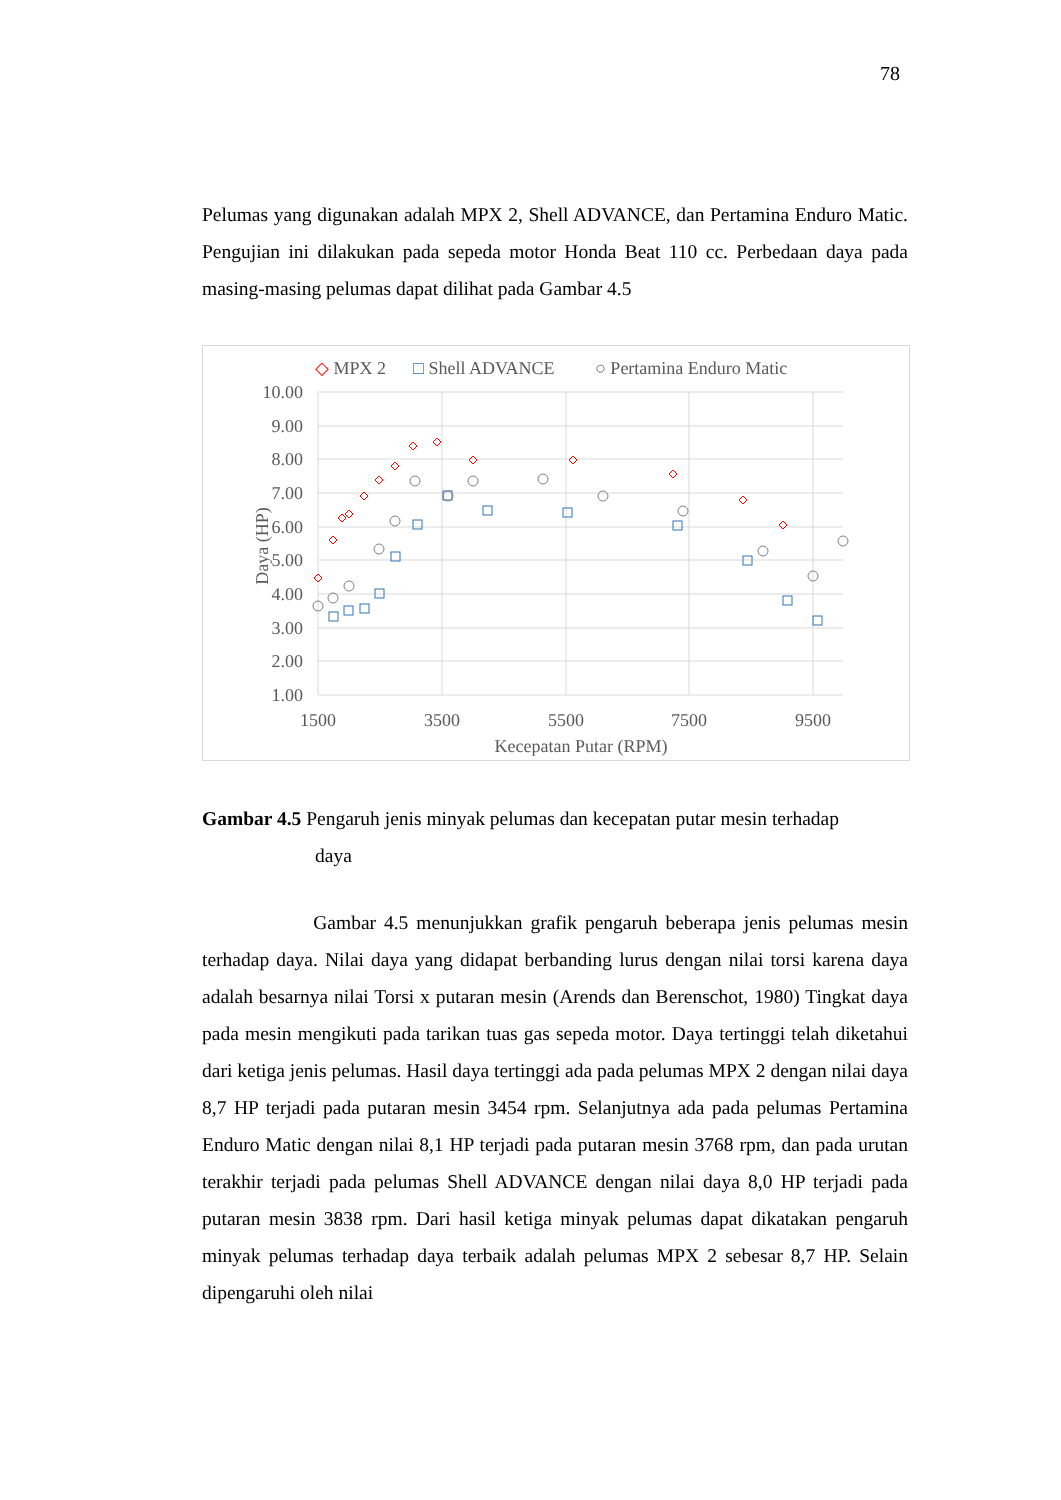78
Pelumas yang digunakan adalah MPX 2, Shell ADVANCE, dan Pertamina Enduro Matic. Pengujian ini dilakukan pada sepeda motor Honda Beat 110 cc. Perbedaan daya pada masing-masing pelumas dapat dilihat pada Gambar 4.5
◇ MPX 2
□ Shell ADVANCE
○ Pertamina Enduro Matic
10.00
9.00
8.00
7.00
6.00
5.00
4.00
3.00
2.00
1.00
1500
3500
5500
7500
9500
Kecepatan Putar (RPM)
Daya (HP)
Gambar 4.5 Pengaruh jenis minyak pelumas dan kecepatan putar mesin terhadap
daya
Gambar 4.5 menunjukkan grafik pengaruh beberapa jenis pelumas mesin terhadap daya. Nilai daya yang didapat berbanding lurus dengan nilai torsi karena daya adalah besarnya nilai Torsi x putaran mesin (Arends dan Berenschot, 1980) Tingkat daya pada mesin mengikuti pada tarikan tuas gas sepeda motor. Daya tertinggi telah diketahui dari ketiga jenis pelumas. Hasil daya tertinggi ada pada pelumas MPX 2 dengan nilai daya 8,7 HP terjadi pada putaran mesin 3454 rpm. Selanjutnya ada pada pelumas Pertamina Enduro Matic dengan nilai 8,1 HP terjadi pada putaran mesin 3768 rpm, dan pada urutan terakhir terjadi pada pelumas Shell ADVANCE dengan nilai daya 8,0 HP terjadi pada putaran mesin 3838 rpm. Dari hasil ketiga minyak pelumas dapat dikatakan pengaruh minyak pelumas terhadap daya terbaik adalah pelumas MPX 2 sebesar 8,7 HP. Selain dipengaruhi oleh nilai